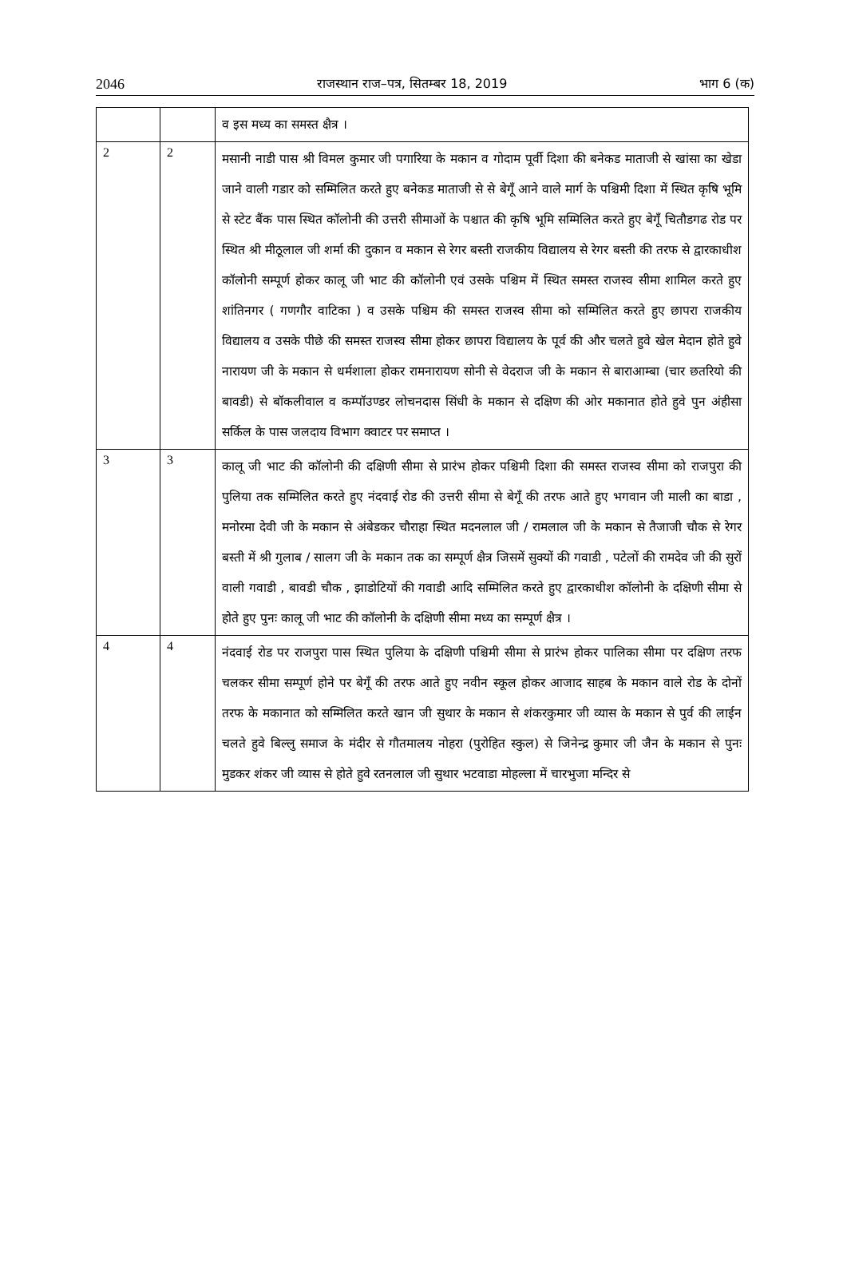2046 राजस्थान राज–पत्र, सितम्बर 18, 2019 भाग 6 (क)
| | | व इस मध्य का समस्त क्षैत्र । |
| 2 | 2 | मसानी नाडी पास श्री विमल कुमार जी पगारिया के मकान व गोदाम पूर्वी दिशा की बनेकड माताजी से खांसा का खेडा जाने वाली गडार को सम्मिलित करते हुए बनेकड माताजी से से बेगूँ आने वाले मार्ग के पश्चिमी दिशा में स्थित कृषि भूमि से स्टेट बैंक पास स्थित कॉलोनी की उत्तरी सीमाओं के पश्चात की कृषि भूमि सम्मिलित करते हुए बेगूँ चितौडगढ रोड पर स्थित श्री मीठूलाल जी शर्मा की दुकान व मकान से रेगर बस्ती राजकीय विद्यालय से रेगर बस्ती की तरफ से द्वारकाधीश कॉलोनी सम्पूर्ण होकर कालू जी भाट की कॉलोनी एवं उसके पश्चिम में स्थित समस्त राजस्व सीमा शामिल करते हुए शांतिनगर ( गणगौर वाटिका ) व उसके पश्चिम की समस्त राजस्व सीमा को सम्मिलित करते हुए छापरा राजकीय विद्यालय व उसके पीछे की समस्त राजस्व सीमा होकर छापरा विद्यालय के पूर्व की और चलते हुवे खेल मेदान होते हुवे नारायण जी के मकान से धर्मशाला होकर रामनारायण सोनी से वेदराज जी के मकान से बाराआम्बा (चार छतरियो की बावडी) से बॉकलीवाल व कम्पॉउण्डर लोचनदास सिंधी के मकान से दक्षिण की ओर मकानात होते हुवे पुन अंहीसा सर्किल के पास जलदाय विभाग क्वाटर पर समाप्त । |
| 3 | 3 | कालू जी भाट की कॉलोनी की दक्षिणी सीमा से प्रारंभ होकर पश्चिमी दिशा की समस्त राजस्व सीमा को राजपुरा की पुलिया तक सम्मिलित करते हुए नंदवाई रोड की उत्तरी सीमा से बेगूँ की तरफ आते हुए भगवान जी माली का बाडा , मनोरमा देवी जी के मकान से अंबेडकर चौराहा स्थित मदनलाल जी / रामलाल जी के मकान से तैजाजी चौक से रेगर बस्ती में श्री गुलाब / सालग जी के मकान तक का सम्पूर्ण क्षैत्र जिसमें सुक्यों की गवाडी , पटेलों की रामदेव जी की सुरों वाली गवाडी , बावडी चौक , झाडोटियों की गवाडी आदि सम्मिलित करते हुए द्वारकाधीश कॉलोनी के दक्षिणी सीमा से होते हुए पुनः कालू जी भाट की कॉलोनी के दक्षिणी सीमा मध्य का सम्पूर्ण क्षैत्र । |
| 4 | 4 | नंदवाई रोड पर राजपुरा पास स्थित पुलिया के दक्षिणी पश्चिमी सीमा से प्रारंभ होकर पालिका सीमा पर दक्षिण तरफ चलकर सीमा सम्पूर्ण होने पर बेगूँ की तरफ आते हुए नवीन स्कूल होकर आजाद साहब के मकान वाले रोड के दोनों तरफ के मकानात को सम्मिलित करते खान जी सुथार के मकान से शंकरकुमार जी व्यास के मकान से पुर्व की लाईन चलते हुवे बिल्लु समाज के मंदीर से गौतमालय नोहरा (पुरोहित स्कुल) से जिनेन्द्र कुमार जी जैन के मकान से पुनः मुडकर शंकर जी व्यास से होते हुवे रतनलाल जी सुथार भटवाडा मोहल्ला में चारभुजा मन्दिर से |